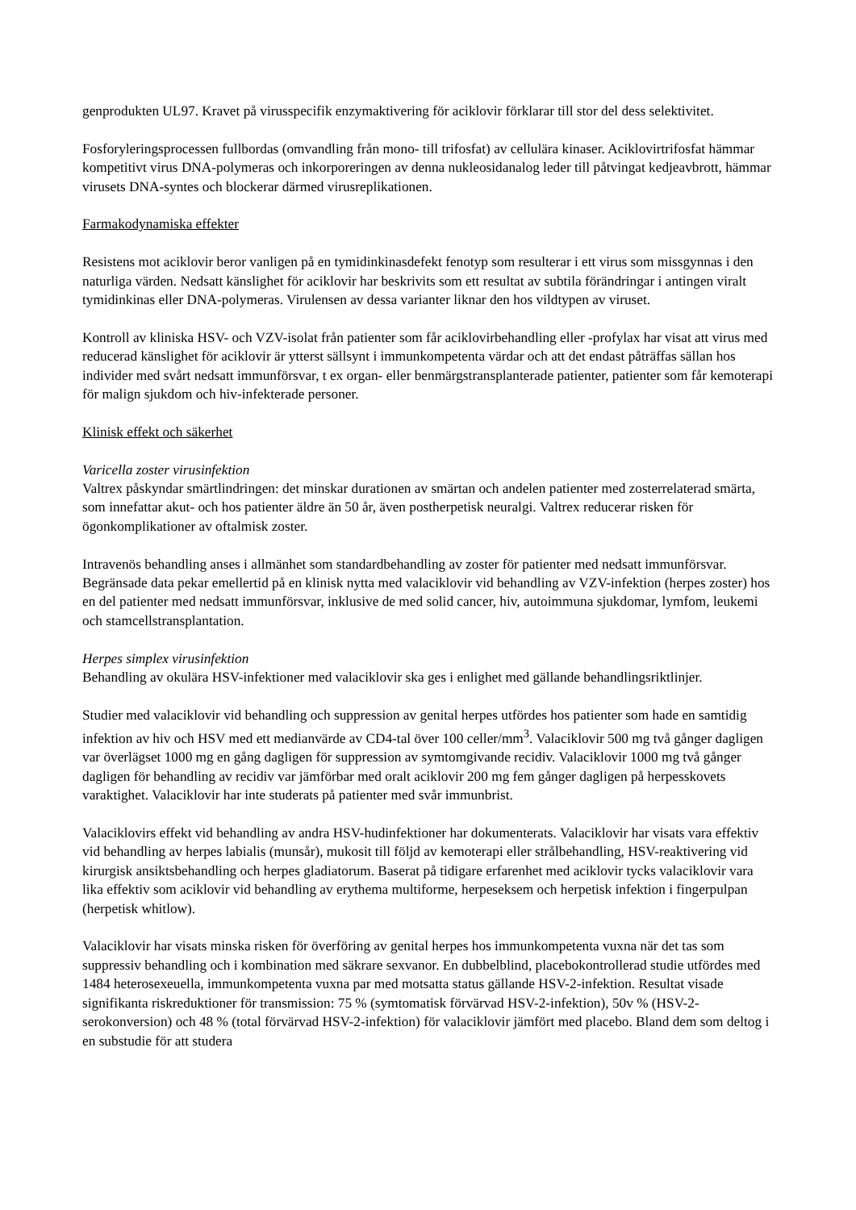genprodukten UL97. Kravet på virusspecifik enzymaktivering för aciklovir förklarar till stor del dess selektivitet.
Fosforyleringsprocessen fullbordas (omvandling från mono- till trifosfat) av cellulära kinaser. Aciklovirtrifosfat hämmar kompetitivt virus DNA-polymeras och inkorporeringen av denna nukleosidanalog leder till påtvingat kedjeavbrott, hämmar virusets DNA-syntes och blockerar därmed virusreplikationen.
Farmakodynamiska effekter
Resistens mot aciklovir beror vanligen på en tymidinkinasdefekt fenotyp som resulterar i ett virus som missgynnas i den naturliga värden. Nedsatt känslighet för aciklovir har beskrivits som ett resultat av subtila förändringar i antingen viralt tymidinkinas eller DNA-polymeras. Virulensen av dessa varianter liknar den hos vildtypen av viruset.
Kontroll av kliniska HSV- och VZV-isolat från patienter som får aciklovirbehandling eller -profylax har visat att virus med reducerad känslighet för aciklovir är ytterst sällsynt i immunkompetenta värdar och att det endast påträffas sällan hos individer med svårt nedsatt immunförsvar, t ex organ- eller benmärgstransplanterade patienter, patienter som får kemoterapi för malign sjukdom och hiv-infekterade personer.
Klinisk effekt och säkerhet
Varicella zoster virusinfektion
Valtrex påskyndar smärtlindringen: det minskar durationen av smärtan och andelen patienter med zosterrelaterad smärta, som innefattar akut- och hos patienter äldre än 50 år, även postherpetisk neuralgi. Valtrex reducerar risken för ögonkomplikationer av oftalmisk zoster.
Intravenös behandling anses i allmänhet som standardbehandling av zoster för patienter med nedsatt immunförsvar. Begränsade data pekar emellertid på en klinisk nytta med valaciklovir vid behandling av VZV-infektion (herpes zoster) hos en del patienter med nedsatt immunförsvar, inklusive de med solid cancer, hiv, autoimmuna sjukdomar, lymfom, leukemi och stamcellstransplantation.
Herpes simplex virusinfektion
Behandling av okulära HSV-infektioner med valaciklovir ska ges i enlighet med gällande behandlingsriktlinjer.
Studier med valaciklovir vid behandling och suppression av genital herpes utfördes hos patienter som hade en samtidig infektion av hiv och HSV med ett medianvärde av CD4-tal över 100 celler/mm<sup>3</sup>. Valaciklovir 500 mg två gånger dagligen var överlägset 1000 mg en gång dagligen för suppression av symtomgivande recidiv. Valaciklovir 1000 mg två gånger dagligen för behandling av recidiv var jämförbar med oralt aciklovir 200 mg fem gånger dagligen på herpesskovets varaktighet. Valaciklovir har inte studerats på patienter med svår immunbrist.
Valaciklovirs effekt vid behandling av andra HSV-hudinfektioner har dokumenterats. Valaciklovir har visats vara effektiv vid behandling av herpes labialis (munsår), mukosit till följd av kemoterapi eller strålbehandling, HSV-reaktivering vid kirurgisk ansiktsbehandling och herpes gladiatorum. Baserat på tidigare erfarenhet med aciklovir tycks valaciklovir vara lika effektiv som aciklovir vid behandling av erythema multiforme, herpeseksem och herpetisk infektion i fingerpulpan (herpetisk whitlow).
Valaciklovir har visats minska risken för överföring av genital herpes hos immunkompetenta vuxna när det tas som suppressiv behandling och i kombination med säkrare sexvanor. En dubbelblind, placebokontrollerad studie utfördes med 1484 heterosexeuella, immunkompetenta vuxna par med motsatta status gällande HSV-2-infektion. Resultat visade signifikanta riskreduktioner för transmission: 75 % (symtomatisk förvärvad HSV-2-infektion), 50v % (HSV-2-serokonversion) och 48 % (total förvärvad HSV-2-infektion) för valaciklovir jämfört med placebo. Bland dem som deltog i en substudie för att studera